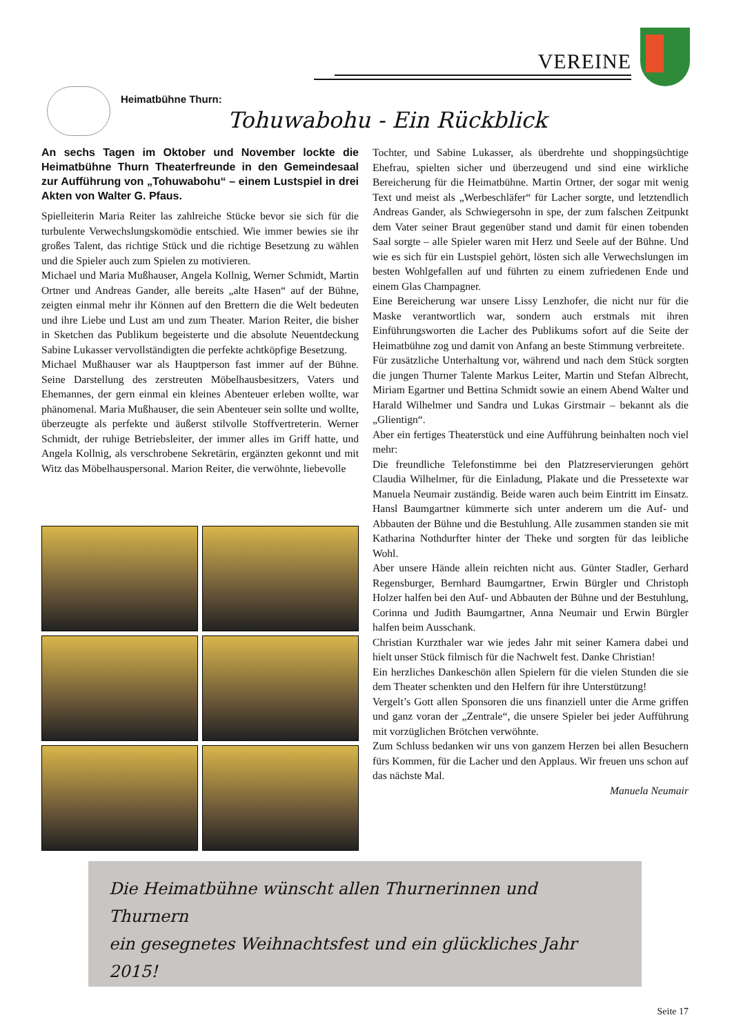VEREINE
Heimatbühne Thurn:
Tohuwabohu - Ein Rückblick
An sechs Tagen im Oktober und November lockte die Heimatbühne Thurn Theaterfreunde in den Gemeindesaal zur Aufführung von „Tohuwabohu“ – einem Lustspiel in drei Akten von Walter G. Pfaus.
Spielleiterin Maria Reiter las zahlreiche Stücke bevor sie sich für die turbulente Verwechslungskomödie entschied. Wie immer bewies sie ihr großes Talent, das richtige Stück und die richtige Besetzung zu wählen und die Spieler auch zum Spielen zu motivieren.
Michael und Maria Mußhauser, Angela Kollnig, Werner Schmidt, Martin Ortner und Andreas Gander, alle bereits „alte Hasen“ auf der Bühne, zeigten einmal mehr ihr Können auf den Brettern die die Welt bedeuten und ihre Liebe und Lust am und zum Theater. Marion Reiter, die bisher in Sketchen das Publikum begeisterte und die absolute Neuentdeckung Sabine Lukasser vervollständigten die perfekte achtköpfige Besetzung.
Michael Mußhauser war als Hauptperson fast immer auf der Bühne. Seine Darstellung des zerstreuten Möbelhausbesitzers, Vaters und Ehemannes, der gern einmal ein kleines Abenteuer erleben wollte, war phänomenal. Maria Mußhauser, die sein Abenteuer sein sollte und wollte, überzeugte als perfekte und äußerst stilvolle Stoffvertreterin. Werner Schmidt, der ruhige Betriebsleiter, der immer alles im Griff hatte, und Angela Kollnig, als verschrobene Sekretärin, ergänzten gekonnt und mit Witz das Möbelhauspersonal. Marion Reiter, die verwöhnte, liebevolle
Tochter, und Sabine Lukasser, als überdrehte und shoppingsüchtige Ehefrau, spielten sicher und überzeugend und sind eine wirkliche Bereicherung für die Heimatbühne. Martin Ortner, der sogar mit wenig Text und meist als „Werbeschläfer“ für Lacher sorgte, und letztendlich Andreas Gander, als Schwiegersohn in spe, der zum falschen Zeitpunkt dem Vater seiner Braut gegenüber stand und damit für einen tobenden Saal sorgte – alle Spieler waren mit Herz und Seele auf der Bühne. Und wie es sich für ein Lustspiel gehört, lösten sich alle Verwechslungen im besten Wohlgefallen auf und führten zu einem zufriedenen Ende und einem Glas Champagner.
Eine Bereicherung war unsere Lissy Lenzhofer, die nicht nur für die Maske verantwortlich war, sondern auch erstmals mit ihren Einführungsworten die Lacher des Publikums sofort auf die Seite der Heimatbühne zog und damit von Anfang an beste Stimmung verbreitete.
Für zusätzliche Unterhaltung vor, während und nach dem Stück sorgten die jungen Thurner Talente Markus Leiter, Martin und Stefan Albrecht, Miriam Egartner und Bettina Schmidt sowie an einem Abend Walter und Harald Wilhelmer und Sandra und Lukas Girstmair – bekannt als die „Glientign“.
Aber ein fertiges Theaterstück und eine Aufführung beinhalten noch viel mehr:
Die freundliche Telefonstimme bei den Platzreservierungen gehört Claudia Wilhelmer, für die Einladung, Plakate und die Pressetexte war Manuela Neumair zuständig. Beide waren auch beim Eintritt im Einsatz. Hansl Baumgartner kümmerte sich unter anderem um die Auf- und Abbauten der Bühne und die Bestuhlung. Alle zusammen standen sie mit Katharina Nothdurfter hinter der Theke und sorgten für das leibliche Wohl.
Aber unsere Hände allein reichten nicht aus. Günter Stadler, Gerhard Regensburger, Bernhard Baumgartner, Erwin Bürgler und Christoph Holzer halfen bei den Auf- und Abbauten der Bühne und der Bestuhlung, Corinna und Judith Baumgartner, Anna Neumair und Erwin Bürgler halfen beim Ausschank.
Christian Kurzthaler war wie jedes Jahr mit seiner Kamera dabei und hielt unser Stück filmisch für die Nachwelt fest. Danke Christian!
Ein herzliches Dankeschön allen Spielern für die vielen Stunden die sie dem Theater schenkten und den Helfern für ihre Unterstützung!
Vergelt’s Gott allen Sponsoren die uns finanziell unter die Arme griffen und ganz voran der „Zentrale“, die unsere Spieler bei jeder Aufführung mit vorzüglichen Brötchen verwöhnte.
Zum Schluss bedanken wir uns von ganzem Herzen bei allen Besuchern fürs Kommen, für die Lacher und den Applaus. Wir freuen uns schon auf das nächste Mal.
Manuela Neumair
Die Heimatbühne wünscht allen Thurnerinnen und Thurnern
ein gesegnetes Weihnachtsfest und ein glückliches Jahr 2015!
Seite 17